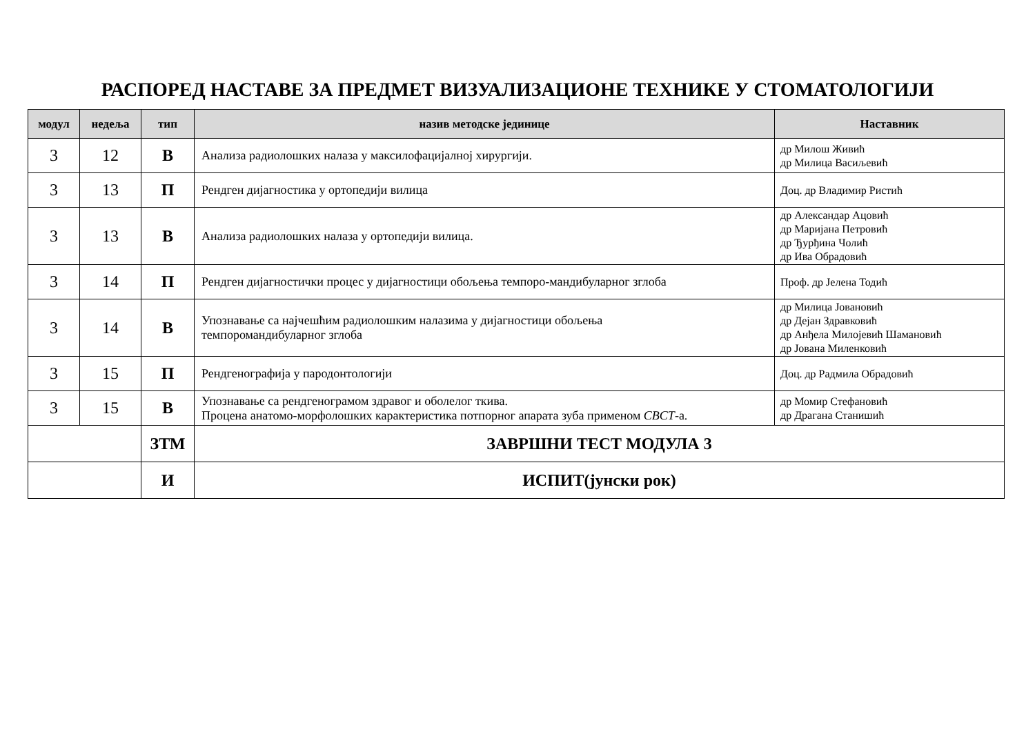РАСПОРЕД НАСТАВЕ ЗА ПРЕДМЕТ ВИЗУАЛИЗАЦИОНЕ ТЕХНИКЕ У СТОМАТОЛОГИЈИ
| модул | недеља | тип | назив методске јединице | Наставник |
| --- | --- | --- | --- | --- |
| 3 | 12 | В | Анализа радиолошких налаза у максилофацијалној хирургији. | др Милош Живић др Милица Васиљевић |
| 3 | 13 | П | Рендген дијагностика у ортопедији вилица | Доц. др Владимир Ристић |
| 3 | 13 | В | Анализа радиолошких налаза у ортопедији вилица. | др Александар Ацовић др Маријана Петровић др Ђурђина Чолић др Ива Обрадовић |
| 3 | 14 | П | Рендген дијагностички процес у дијагностици обољења темпоро-мандибуларног зглоба | Проф. др Јелена Тодић |
| 3 | 14 | В | Упознавање са најчешћим радиолошким налазима у дијагностици обољења темпоромандибуларног зглоба | др Милица Јовановић др Дејан Здравковић др Анђела Милојевић Шамановић др Јована Миленковић |
| 3 | 15 | П | Рендгенографија у пародонтологији | Доц. др Радмила Обрадовић |
| 3 | 15 | В | Упознавање са рендгенограмом здравог и оболелог ткива. Процена анатомо-морфолошких карактеристика потпорног апарата зуба применом CBCT -а. | др Момир Стефановић др Драгана Станишић |
| | | ЗТМ | ЗАВРШНИ ТЕСТ МОДУЛА 3 | |
| | | И | ИСПИТ(јунски рок) | |